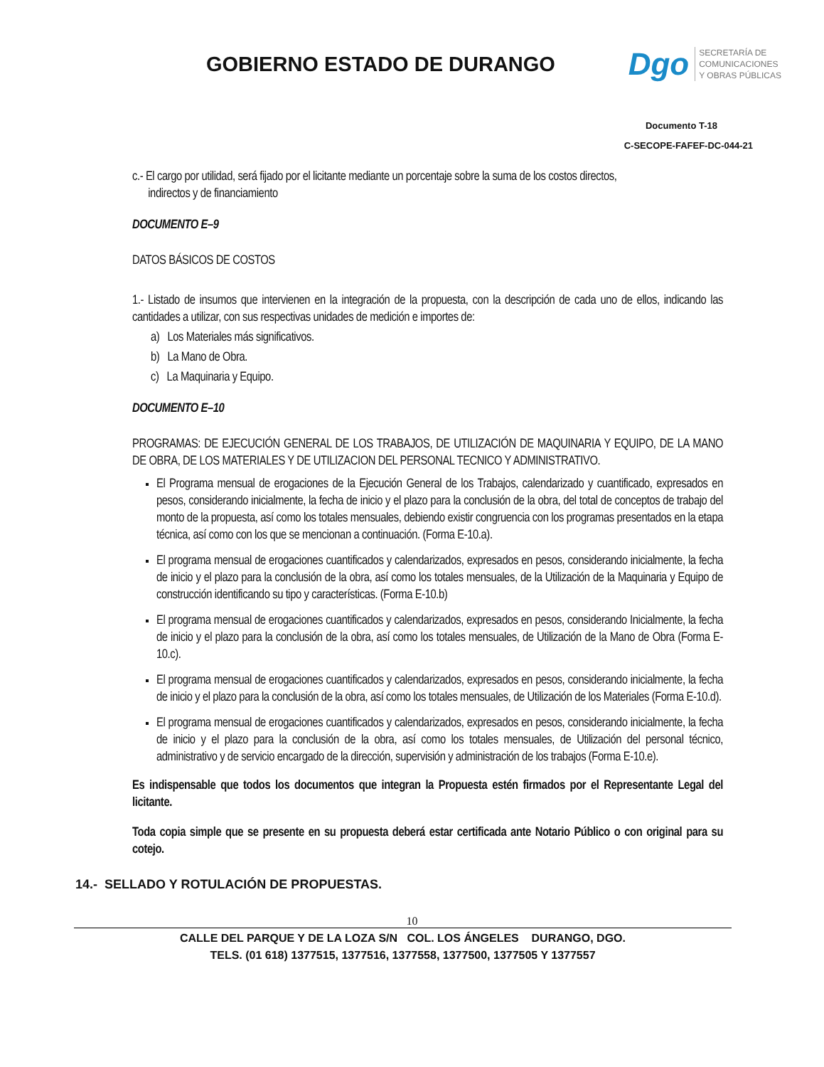GOBIERNO ESTADO DE DURANGO
Dgo
SECRETARÍA DE
COMUNICACIONES
Y OBRAS PÚBLICAS
Documento T-18
C-SECOPE-FAFEF-DC-044-21
c.- El cargo por utilidad, será fijado por el licitante mediante un porcentaje sobre la suma de los costos directos,
indirectos y de financiamiento
DOCUMENTO E–9
DATOS BÁSICOS DE COSTOS
1.- Listado de insumos que intervienen en la integración de la propuesta, con la descripción de cada uno de ellos, indicando las cantidades a utilizar, con sus respectivas unidades de medición e importes de:
a) Los Materiales más significativos.
b) La Mano de Obra.
c) La Maquinaria y Equipo.
DOCUMENTO E–10
PROGRAMAS: DE EJECUCIÓN GENERAL DE LOS TRABAJOS, DE UTILIZACIÓN DE MAQUINARIA Y EQUIPO, DE LA MANO DE OBRA, DE LOS MATERIALES Y DE UTILIZACION DEL PERSONAL TECNICO Y ADMINISTRATIVO.
El Programa mensual de erogaciones de la Ejecución General de los Trabajos, calendarizado y cuantificado, expresados en pesos, considerando inicialmente, la fecha de inicio y el plazo para la conclusión de la obra, del total de conceptos de trabajo del monto de la propuesta, así como los totales mensuales, debiendo existir congruencia con los programas presentados en la etapa técnica, así como con los que se mencionan a continuación. (Forma E-10.a).
El programa mensual de erogaciones cuantificados y calendarizados, expresados en pesos, considerando inicialmente, la fecha de inicio y el plazo para la conclusión de la obra, así como los totales mensuales, de la Utilización de la Maquinaria y Equipo de construcción identificando su tipo y características. (Forma E-10.b)
El programa mensual de erogaciones cuantificados y calendarizados, expresados en pesos, considerando Inicialmente, la fecha de inicio y el plazo para la conclusión de la obra, así como los totales mensuales, de Utilización de la Mano de Obra (Forma E-10.c).
El programa mensual de erogaciones cuantificados y calendarizados, expresados en pesos, considerando inicialmente, la fecha de inicio y el plazo para la conclusión de la obra, así como los totales mensuales, de Utilización de los Materiales (Forma E-10.d).
El programa mensual de erogaciones cuantificados y calendarizados, expresados en pesos, considerando inicialmente, la fecha de inicio y el plazo para la conclusión de la obra, así como los totales mensuales, de Utilización del personal técnico, administrativo y de servicio encargado de la dirección, supervisión y administración de los trabajos (Forma E-10.e).
Es indispensable que todos los documentos que integran la Propuesta estén firmados por el Representante Legal del licitante.
Toda copia simple que se presente en su propuesta deberá estar certificada ante Notario Público o con original para su cotejo.
14.- SELLADO Y ROTULACIÓN DE PROPUESTAS.
10
CALLE DEL PARQUE Y DE LA LOZA S/N COL. LOS ÁNGELES DURANGO, DGO.
TELS. (01 618) 1377515, 1377516, 1377558, 1377500, 1377505 Y 1377557